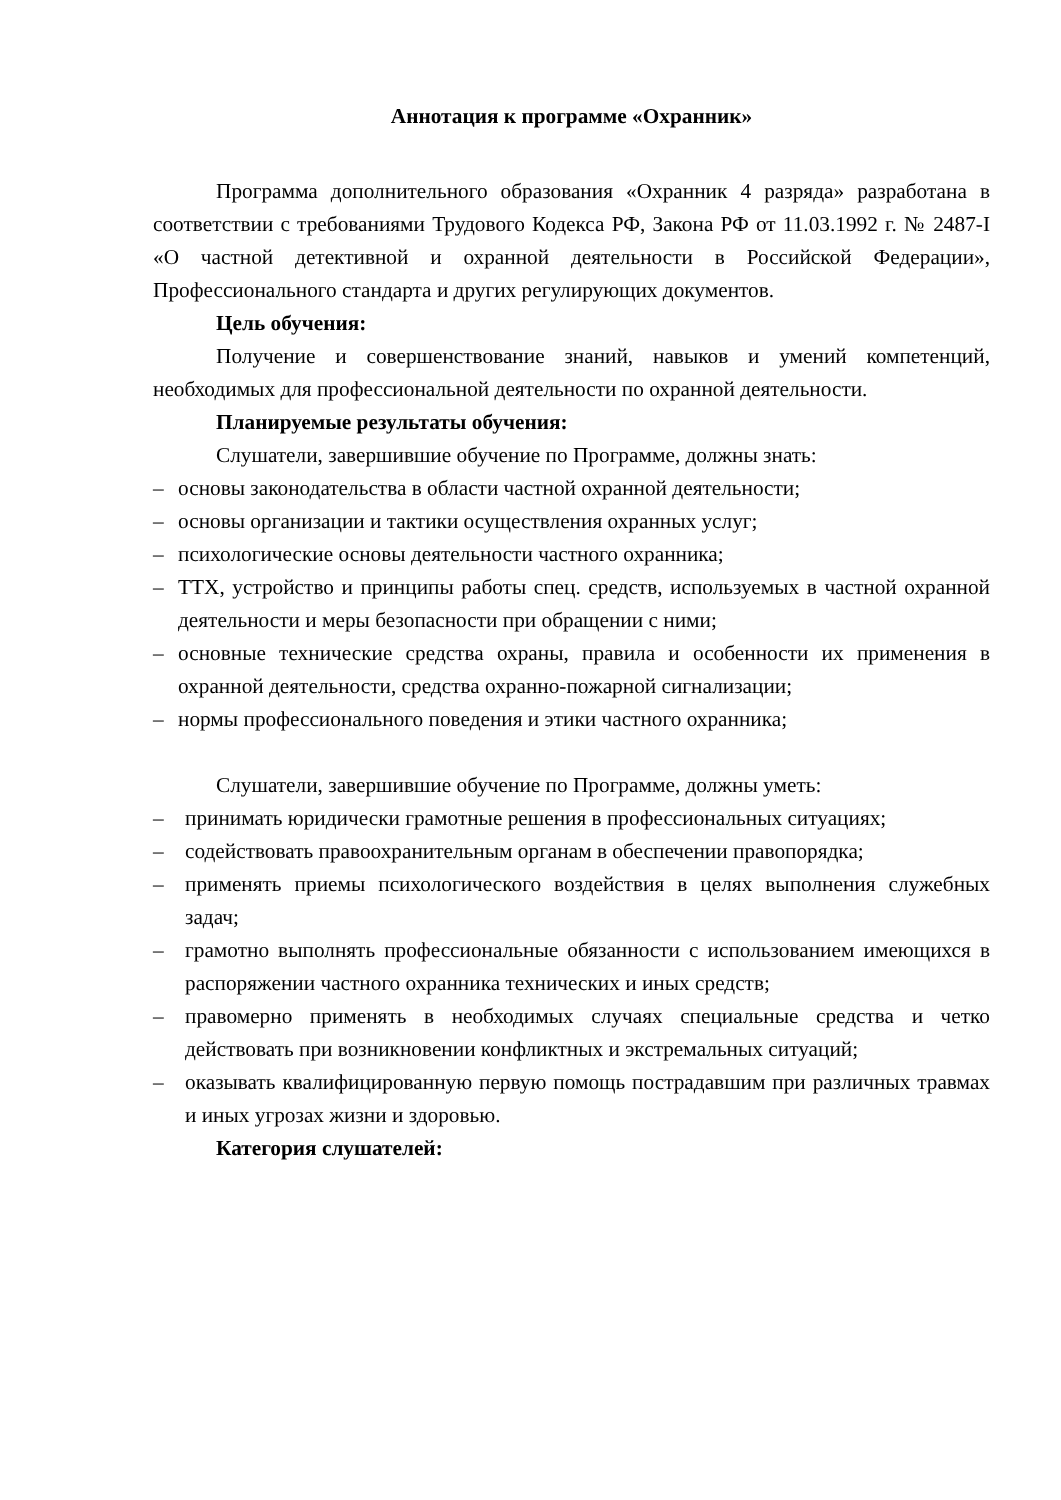Аннотация к программе «Охранник»
Программа дополнительного образования «Охранник 4 разряда» разработана в соответствии с требованиями Трудового Кодекса РФ, Закона РФ от 11.03.1992 г. № 2487-I «О частной детективной и охранной деятельности в Российской Федерации», Профессионального стандарта и других регулирующих документов.
Цель обучения:
Получение и совершенствование знаний, навыков и умений компетенций, необходимых для профессиональной деятельности по охранной деятельности.
Планируемые результаты обучения:
Слушатели, завершившие обучение по Программе, должны знать:
– основы законодательства в области частной охранной деятельности;
– основы организации и тактики осуществления охранных услуг;
– психологические основы деятельности частного охранника;
– ТТХ, устройство и принципы работы спец. средств, используемых в частной охранной деятельности и меры безопасности при обращении с ними;
– основные технические средства охраны, правила и особенности их применения в охранной деятельности, средства охранно-пожарной сигнализации;
– нормы профессионального поведения и этики частного охранника;
Слушатели, завершившие обучение по Программе, должны уметь:
– принимать юридически грамотные решения в профессиональных ситуациях;
– содействовать правоохранительным органам в обеспечении правопорядка;
– применять приемы психологического воздействия в целях выполнения служебных задач;
– грамотно выполнять профессиональные обязанности с использованием имеющихся в распоряжении частного охранника технических и иных средств;
– правомерно применять в необходимых случаях специальные средства и четко действовать при возникновении конфликтных и экстремальных ситуаций;
– оказывать квалифицированную первую помощь пострадавшим при различных травмах и иных угрозах жизни и здоровью.
Категория слушателей: